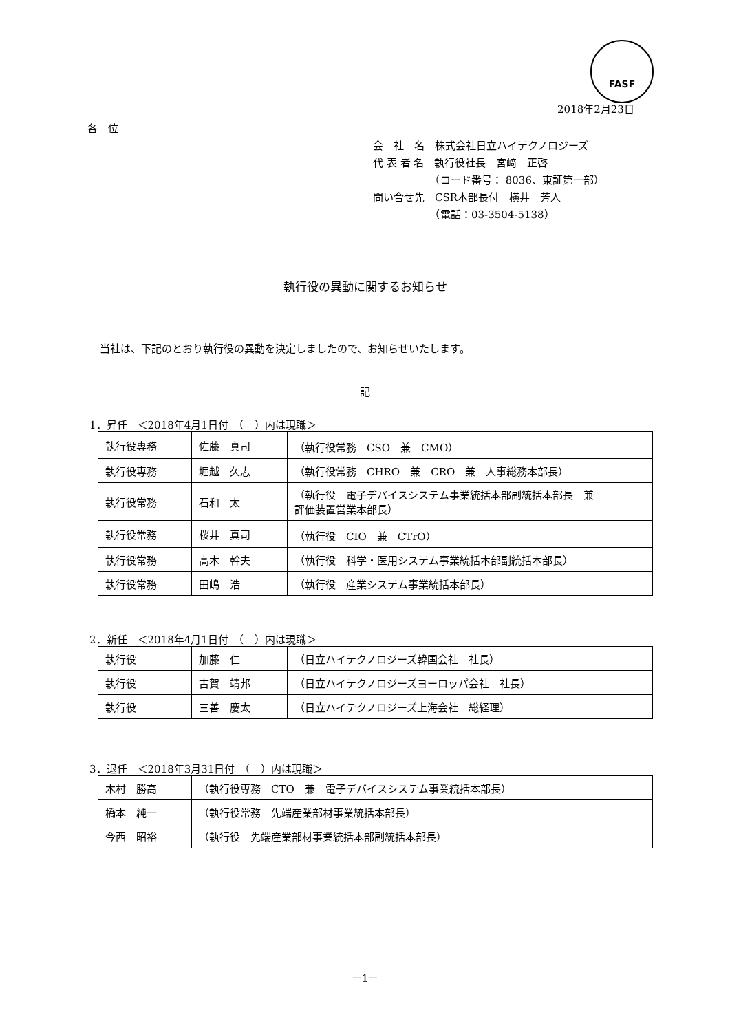FASF
2018年2月23日
各　位
会　社　名　株式会社日立ハイテクノロジーズ
代 表 者 名　執行役社長　宮﨑　正啓
　　　　　　（コード番号： 8036、東証第一部）
問い合せ先　CSR本部長付　横井　芳人
　　　　　　（電話：03-3504-5138）
執行役の異動に関するお知らせ
当社は、下記のとおり執行役の異動を決定しましたので、お知らせいたします。
記
1．昇任　＜2018年4月1日付　（　）内は現職＞
| 執行役専務 | 佐藤 真司 | （執行役常務 CSO 兼 CMO） |
| 執行役専務 | 堀越 久志 | （執行役常務 CHRO 兼 CRO 兼 人事総務本部長） |
| 執行役常務 | 石和 太 | （執行役 電子デバイスシステム事業統括本部副統括本部長 兼 評価装置営業本部長） |
| 執行役常務 | 桜井 真司 | （執行役 CIO 兼 CTrO） |
| 執行役常務 | 高木 幹夫 | （執行役 科学・医用システム事業統括本部副統括本部長） |
| 執行役常務 | 田嶋 浩 | （執行役 産業システム事業統括本部長） |
2．新任　＜2018年4月1日付　（　）内は現職＞
| 執行役 | 加藤 仁 | （日立ハイテクノロジーズ韓国会社 社長） |
| 執行役 | 古賀 靖邦 | （日立ハイテクノロジーズヨーロッパ会社 社長） |
| 執行役 | 三善 慶太 | （日立ハイテクノロジーズ上海会社 総経理） |
3．退任　＜2018年3月31日付　（　）内は現職＞
| 木村 勝高 | （執行役専務 CTO 兼 電子デバイスシステム事業統括本部長） |
| 橋本 純一 | （執行役常務 先端産業部材事業統括本部長） |
| 今西 昭裕 | （執行役 先端産業部材事業統括本部副統括本部長） |
－1－